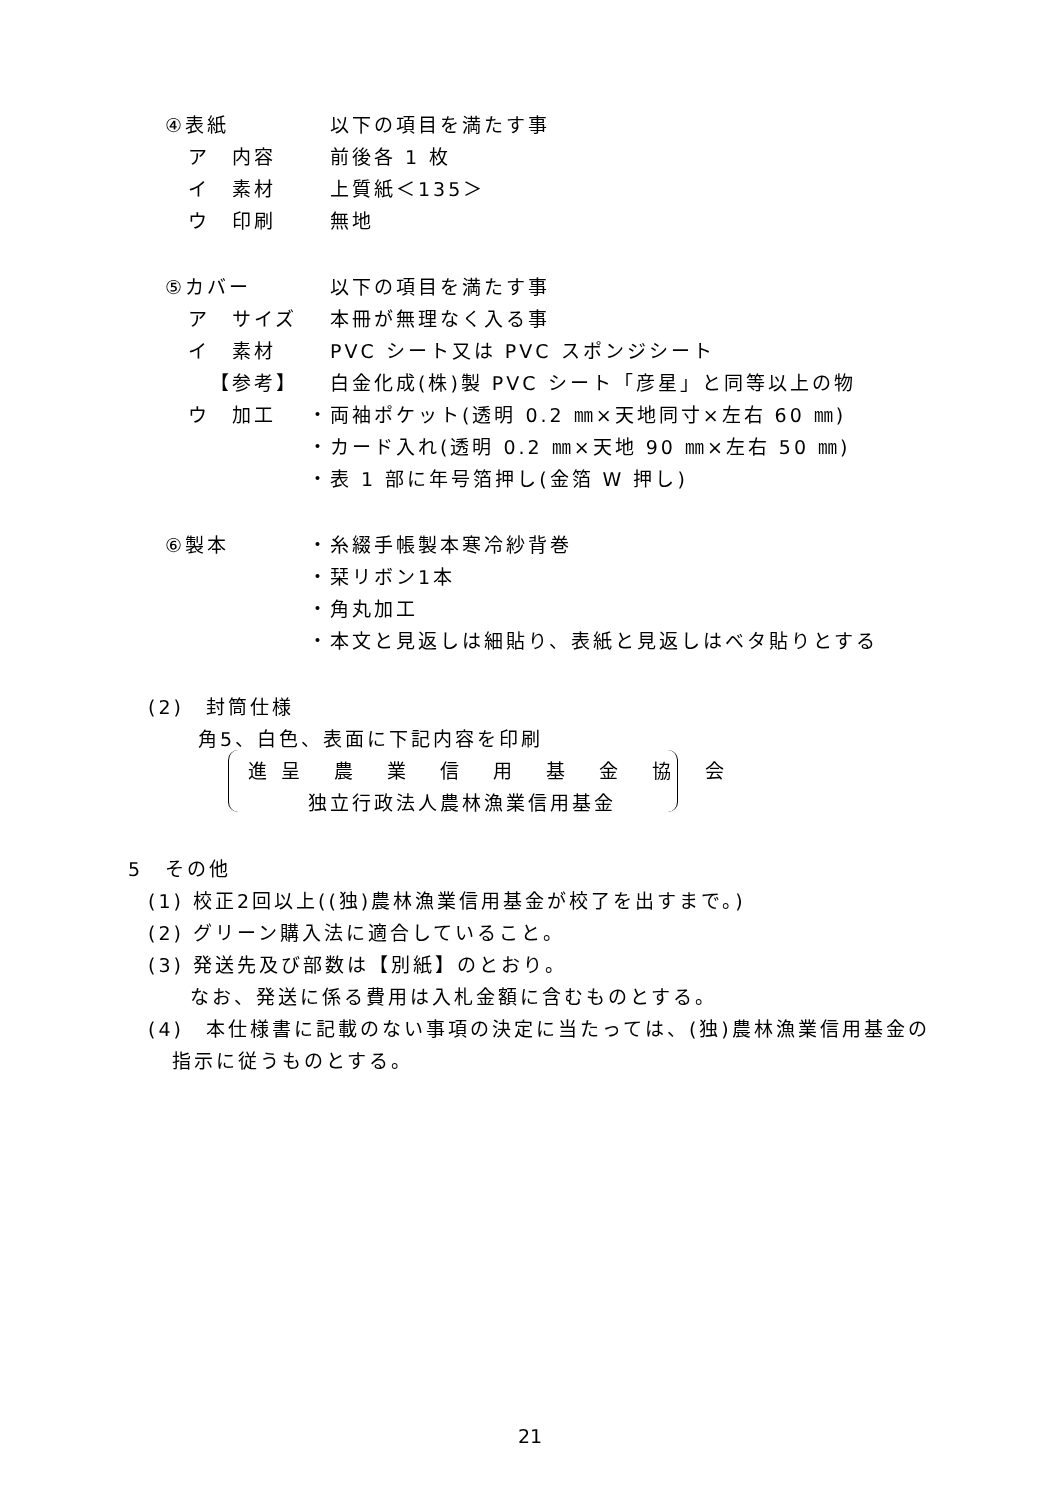④表紙 以下の項目を満たす事
ア　内容 前後各 1 枚
イ　素材 上質紙＜135＞
ウ　印刷 無地
⑤カバー 以下の項目を満たす事
ア　サイズ 本冊が無理なく入る事
イ　素材 PVC シート又は PVC スポンジシート
【参考】 白金化成(株)製 PVC シート「彦星」と同等以上の物
ウ　加工 ・両袖ポケット(透明 0.2 ㎜×天地同寸×左右 60 ㎜)
・カード入れ(透明 0.2 ㎜×天地 90 ㎜×左右 50 ㎜)
・表 1 部に年号箔押し(金箔 W 押し)
⑥製本 ・糸綴手帳製本寒冷紗背巻
・栞リボン1本
・角丸加工
・本文と見返しは細貼り、表紙と見返しはベタ貼りとする
(2)　封筒仕様
角5、白色、表面に下記内容を印刷
進呈 農 業 信 用 基 金 協 会
独立行政法人農林漁業信用基金
5　その他
(1) 校正2回以上((独)農林漁業信用基金が校了を出すまで。)
(2) グリーン購入法に適合していること。
(3) 発送先及び部数は【別紙】のとおり。
なお、発送に係る費用は入札金額に含むものとする。
(4)　本仕様書に記載のない事項の決定に当たっては、(独)農林漁業信用基金の
指示に従うものとする。
21